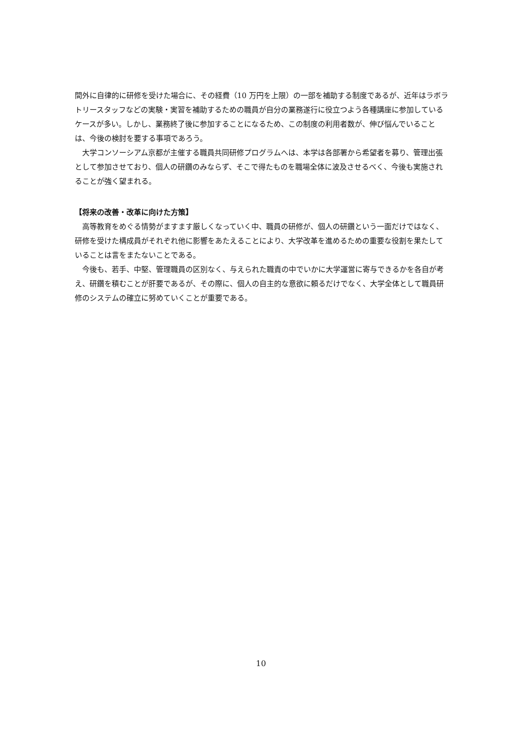間外に自律的に研修を受けた場合に、その経費（10 万円を上限）の一部を補助する制度であるが、近年はラボラトリースタッフなどの実験・実習を補助するための職員が自分の業務遂行に役立つよう各種講座に参加しているケースが多い。しかし、業務終了後に参加することになるため、この制度の利用者数が、伸び悩んでいることは、今後の検討を要する事項であろう。
大学コンソーシアム京都が主催する職員共同研修プログラムへは、本学は各部署から希望者を募り、管理出張として参加させており、個人の研鑽のみならず、そこで得たものを職場全体に波及させるべく、今後も実施されることが強く望まれる。
【将来の改善・改革に向けた方策】
高等教育をめぐる情勢がますます厳しくなっていく中、職員の研修が、個人の研鑽という一面だけではなく、研修を受けた構成員がそれぞれ他に影響をあたえることにより、大学改革を進めるための重要な役割を果たしていることは言をまたないことである。
今後も、若手、中堅、管理職員の区別なく、与えられた職責の中でいかに大学運営に寄与できるかを各自が考え、研鑽を積むことが肝要であるが、その際に、個人の自主的な意欲に頼るだけでなく、大学全体として職員研修のシステムの確立に努めていくことが重要である。
10